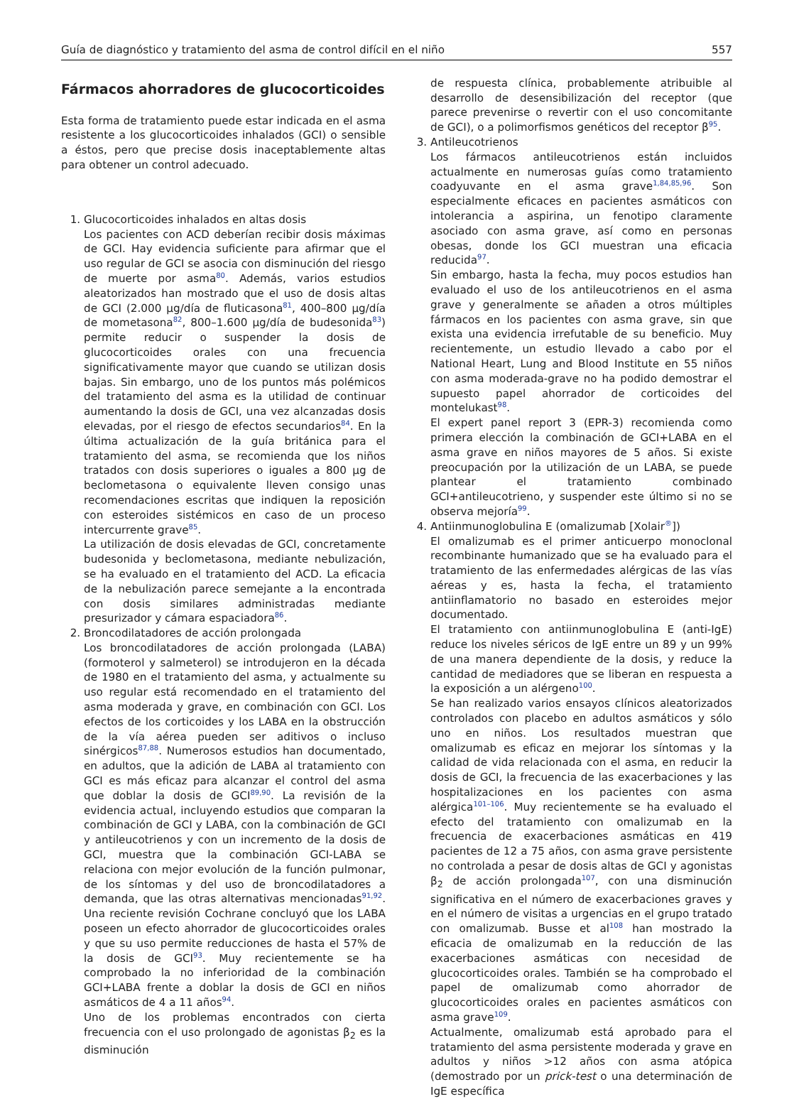Guía de diagnóstico y tratamiento del asma de control difícil en el niño 557
Fármacos ahorradores de glucocorticoides
Esta forma de tratamiento puede estar indicada en el asma resistente a los glucocorticoides inhalados (GCI) o sensible a éstos, pero que precise dosis inaceptablemente altas para obtener un control adecuado.
1. Glucocorticoides inhalados en altas dosis
Los pacientes con ACD deberían recibir dosis máximas de GCI. Hay evidencia suficiente para afirmar que el uso regular de GCI se asocia con disminución del riesgo de muerte por asma<sup>80</sup>. Además, varios estudios aleatorizados han mostrado que el uso de dosis altas de GCI (2.000 μg/día de fluticasona<sup>81</sup>, 400–800 μg/día de mometasona<sup>82</sup>, 800–1.600 μg/día de budesonida<sup>83</sup>) permite reducir o suspender la dosis de glucocorticoides orales con una frecuencia significativamente mayor que cuando se utilizan dosis bajas. Sin embargo, uno de los puntos más polémicos del tratamiento del asma es la utilidad de continuar aumentando la dosis de GCI, una vez alcanzadas dosis elevadas, por el riesgo de efectos secundarios<sup>84</sup>. En la última actualización de la guía británica para el tratamiento del asma, se recomienda que los niños tratados con dosis superiores o iguales a 800 μg de beclometasona o equivalente lleven consigo unas recomendaciones escritas que indiquen la reposición con esteroides sistémicos en caso de un proceso intercurrente grave<sup>85</sup>.
La utilización de dosis elevadas de GCI, concretamente budesonida y beclometasona, mediante nebulización, se ha evaluado en el tratamiento del ACD. La eficacia de la nebulización parece semejante a la encontrada con dosis similares administradas mediante presurizador y cámara espaciadora<sup>86</sup>.
2. Broncodilatadores de acción prolongada
Los broncodilatadores de acción prolongada (LABA) (formoterol y salmeterol) se introdujeron en la década de 1980 en el tratamiento del asma, y actualmente su uso regular está recomendado en el tratamiento del asma moderada y grave, en combinación con GCI. Los efectos de los corticoides y los LABA en la obstrucción de la vía aérea pueden ser aditivos o incluso sinérgicos<sup>87,88</sup>. Numerosos estudios han documentado, en adultos, que la adición de LABA al tratamiento con GCI es más eficaz para alcanzar el control del asma que doblar la dosis de GCI<sup>89,90</sup>. La revisión de la evidencia actual, incluyendo estudios que comparan la combinación de GCI y LABA, con la combinación de GCI y antileucotrienos y con un incremento de la dosis de GCI, muestra que la combinación GCI-LABA se relaciona con mejor evolución de la función pulmonar, de los síntomas y del uso de broncodilatadores a demanda, que las otras alternativas mencionadas<sup>91,92</sup>. Una reciente revisión Cochrane concluyó que los LABA poseen un efecto ahorrador de glucocorticoides orales y que su uso permite reducciones de hasta el 57% de la dosis de GCI<sup>93</sup>. Muy recientemente se ha comprobado la no inferioridad de la combinación GCI+LABA frente a doblar la dosis de GCI en niños asmáticos de 4 a 11 años<sup>94</sup>.
Uno de los problemas encontrados con cierta frecuencia con el uso prolongado de agonistas β<sub>2</sub> es la disminución
de respuesta clínica, probablemente atribuible al desarrollo de desensibilización del receptor (que parece prevenirse o revertir con el uso concomitante de GCI), o a polimorfismos genéticos del receptor β<sup>95</sup>.
3. Antileucotrienos
Los fármacos antileucotrienos están incluidos actualmente en numerosas guías como tratamiento coadyuvante en el asma grave<sup>1,84,85,96</sup>. Son especialmente eficaces en pacientes asmáticos con intolerancia a aspirina, un fenotipo claramente asociado con asma grave, así como en personas obesas, donde los GCI muestran una eficacia reducida<sup>97</sup>.
Sin embargo, hasta la fecha, muy pocos estudios han evaluado el uso de los antileucotrienos en el asma grave y generalmente se añaden a otros múltiples fármacos en los pacientes con asma grave, sin que exista una evidencia irrefutable de su beneficio. Muy recientemente, un estudio llevado a cabo por el National Heart, Lung and Blood Institute en 55 niños con asma moderada-grave no ha podido demostrar el supuesto papel ahorrador de corticoides del montelukast<sup>98</sup>.
El expert panel report 3 (EPR-3) recomienda como primera elección la combinación de GCI+LABA en el asma grave en niños mayores de 5 años. Si existe preocupación por la utilización de un LABA, se puede plantear el tratamiento combinado GCI+antileucotrieno, y suspender este último si no se observa mejoría<sup>99</sup>.
4. Antiinmunoglobulina E (omalizumab [Xolair<sup>®</sup>])
El omalizumab es el primer anticuerpo monoclonal recombinante humanizado que se ha evaluado para el tratamiento de las enfermedades alérgicas de las vías aéreas y es, hasta la fecha, el tratamiento antiinflamatorio no basado en esteroides mejor documentado.
El tratamiento con antiinmunoglobulina E (anti-IgE) reduce los niveles séricos de IgE entre un 89 y un 99% de una manera dependiente de la dosis, y reduce la cantidad de mediadores que se liberan en respuesta a la exposición a un alérgeno<sup>100</sup>.
Se han realizado varios ensayos clínicos aleatorizados controlados con placebo en adultos asmáticos y sólo uno en niños. Los resultados muestran que omalizumab es eficaz en mejorar los síntomas y la calidad de vida relacionada con el asma, en reducir la dosis de GCI, la frecuencia de las exacerbaciones y las hospitalizaciones en los pacientes con asma alérgica<sup>101–106</sup>. Muy recientemente se ha evaluado el efecto del tratamiento con omalizumab en la frecuencia de exacerbaciones asmáticas en 419 pacientes de 12 a 75 años, con asma grave persistente no controlada a pesar de dosis altas de GCI y agonistas β<sub>2</sub> de acción prolongada<sup>107</sup>, con una disminución significativa en el número de exacerbaciones graves y en el número de visitas a urgencias en el grupo tratado con omalizumab. Busse et al<sup>108</sup> han mostrado la eficacia de omalizumab en la reducción de las exacerbaciones asmáticas con necesidad de glucocorticoides orales. También se ha comprobado el papel de omalizumab como ahorrador de glucocorticoides orales en pacientes asmáticos con asma grave<sup>109</sup>.
Actualmente, omalizumab está aprobado para el tratamiento del asma persistente moderada y grave en adultos y niños >12 años con asma atópica (demostrado por un prick-test o una determinación de IgE específica